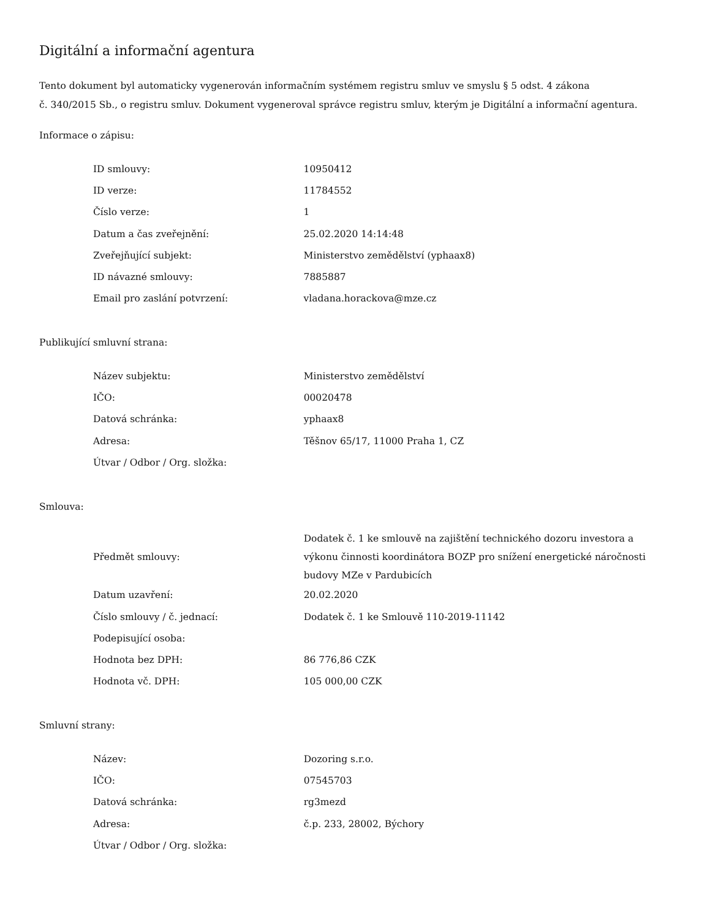Digitální a informační agentura
Tento dokument byl automaticky vygenerován informačním systémem registru smluv ve smyslu § 5 odst. 4 zákona
č. 340/2015 Sb., o registru smluv. Dokument vygeneroval správce registru smluv, kterým je Digitální a informační agentura.
Informace o zápisu:
| ID smlouvy: | 10950412 |
| ID verze: | 11784552 |
| Číslo verze: | 1 |
| Datum a čas zveřejnění: | 25.02.2020 14:14:48 |
| Zveřejňující subjekt: | Ministerstvo zemědělství (yphaax8) |
| ID návazné smlouvy: | 7885887 |
| Email pro zaslání potvrzení: | vladana.horackova@mze.cz |
Publikující smluvní strana:
| Název subjektu: | Ministerstvo zemědělství |
| IČO: | 00020478 |
| Datová schránka: | yphaax8 |
| Adresa: | Těšnov 65/17, 11000 Praha 1, CZ |
| Útvar / Odbor / Org. složka: | |
Smlouva:
| Předmět smlouvy: | Dodatek č. 1 ke smlouvě na zajištění technického dozoru investora a výkonu činnosti koordinátora BOZP pro snížení energetické náročnosti budovy MZe v Pardubicích |
| Datum uzavření: | 20.02.2020 |
| Číslo smlouvy / č. jednací: | Dodatek č. 1 ke Smlouvě 110-2019-11142 |
| Podepisující osoba: | |
| Hodnota bez DPH: | 86 776,86 CZK |
| Hodnota vč. DPH: | 105 000,00 CZK |
Smluvní strany:
| Název: | Dozoring s.r.o. |
| IČO: | 07545703 |
| Datová schránka: | rg3mezd |
| Adresa: | č.p. 233, 28002, Býchory |
| Útvar / Odbor / Org. složka: | |